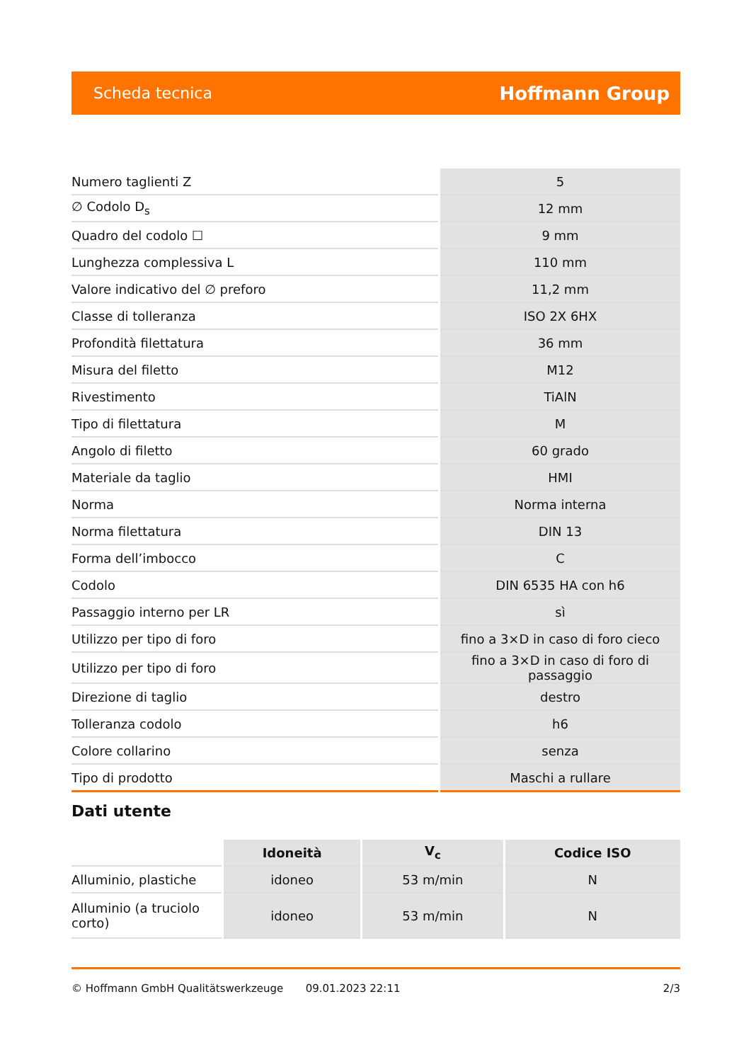Scheda tecnica Hoffmann Group
| Numero taglienti Z | 5 |
| ∅ Codolo D<sub>s</sub> | 12 mm |
| Quadro del codolo ☐ | 9 mm |
| Lunghezza complessiva L | 110 mm |
| Valore indicativo del ∅ preforo | 11,2 mm |
| Classe di tolleranza | ISO 2X 6HX |
| Profondità filettatura | 36 mm |
| Misura del filetto | M12 |
| Rivestimento | TiAlN |
| Tipo di filettatura | M |
| Angolo di filetto | 60 grado |
| Materiale da taglio | HMI |
| Norma | Norma interna |
| Norma filettatura | DIN 13 |
| Forma dell’imbocco | C |
| Codolo | DIN 6535 HA con h6 |
| Passaggio interno per LR | sì |
| Utilizzo per tipo di foro | fino a 3×D in caso di foro cieco |
| Utilizzo per tipo di foro | fino a 3×D in caso di foro di passaggio |
| Direzione di taglio | destro |
| Tolleranza codolo | h6 |
| Colore collarino | senza |
| Tipo di prodotto | Maschi a rullare |
Dati utente
| | Idoneità | V<sub>c</sub> | Codice ISO |
| --- | --- | --- | --- |
| Alluminio, plastiche | idoneo | 53 m/min | N |
| Alluminio (a truciolo corto) | idoneo | 53 m/min | N |
© Hoffmann GmbH Qualitätswerkzeuge 09.01.2023 22:11 2/3